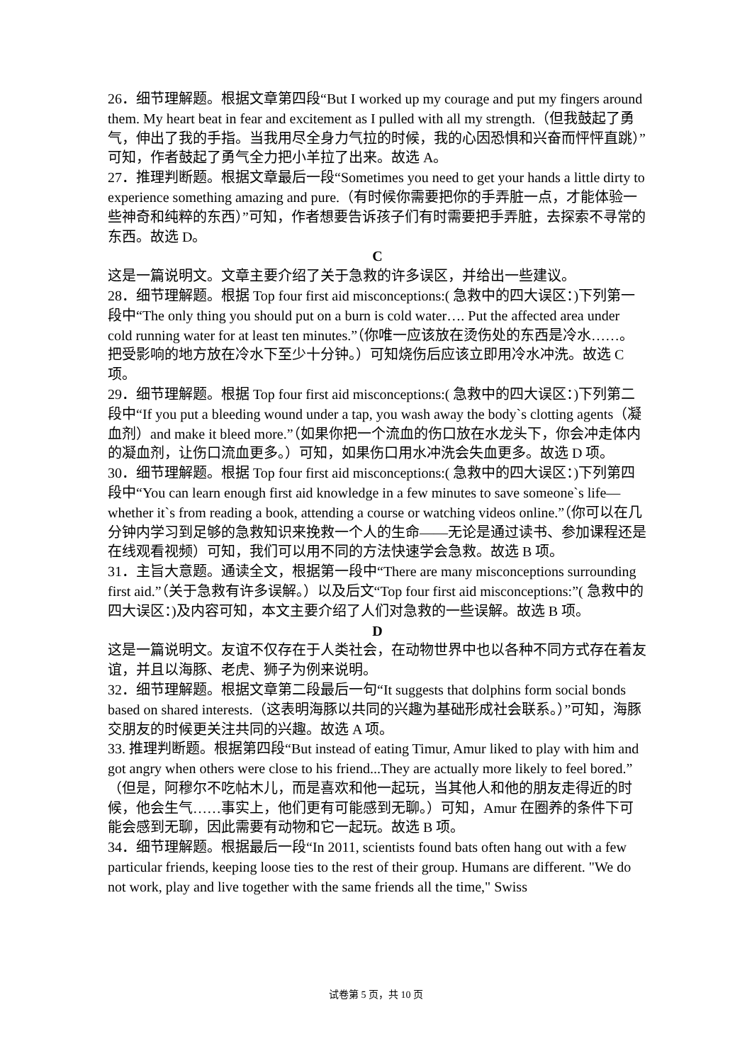26．细节理解题。根据文章第四段“But I worked up my courage and put my fingers around them. My heart beat in fear and excitement as I pulled with all my strength.（但我鼓起了勇气，伸出了我的手指。当我用尽全身力气拉的时候，我的心因恐惧和兴奋而怦怦直跳）”可知，作者鼓起了勇气全力把小羊拉了出来。故选 A。
27．推理判断题。根据文章最后一段“Sometimes you need to get your hands a little dirty to experience something amazing and pure.（有时候你需要把你的手弄脏一点，才能体验一些神奇和纯粹的东西）”可知，作者想要告诉孩子们有时需要把手弄脏，去探索不寻常的东西。故选 D。
C
这是一篇说明文。文章主要介绍了关于急救的许多误区，并给出一些建议。
28．细节理解题。根据 Top four first aid misconceptions:( 急救中的四大误区：)下列第一段中“The only thing you should put on a burn is cold water…. Put the affected area under cold running water for at least ten minutes.”（你唯一应该放在烫伤处的东西是冷水……。把受影响的地方放在冷水下至少十分钟。）可知烧伤后应该立即用冷水冲洗。故选 C 项。
29．细节理解题。根据 Top four first aid misconceptions:( 急救中的四大误区：)下列第二段中“If you put a bleeding wound under a tap, you wash away the body`s clotting agents（凝血剂）and make it bleed more.”（如果你把一个流血的伤口放在水龙头下，你会冲走体内的凝血剂，让伤口流血更多。）可知，如果伤口用水冲洗会失血更多。故选 D 项。
30．细节理解题。根据 Top four first aid misconceptions:( 急救中的四大误区：)下列第四段中“You can learn enough first aid knowledge in a few minutes to save someone`s life—whether it`s from reading a book, attending a course or watching videos online.”（你可以在几分钟内学习到足够的急救知识来挽救一个人的生命——无论是通过读书、参加课程还是在线观看视频）可知，我们可以用不同的方法快速学会急救。故选 B 项。
31．主旨大意题。通读全文，根据第一段中“There are many misconceptions surrounding first aid.”（关于急救有许多误解。）以及后文“Top four first aid misconceptions:”( 急救中的四大误区：)及内容可知，本文主要介绍了人们对急救的一些误解。故选 B 项。
D
这是一篇说明文。友谊不仅存在于人类社会，在动物世界中也以各种不同方式存在着友谊，并且以海豚、老虎、狮子为例来说明。
32．细节理解题。根据文章第二段最后一句“It suggests that dolphins form social bonds based on shared interests.（这表明海豚以共同的兴趣为基础形成社会联系。）”可知，海豚交朋友的时候更关注共同的兴趣。故选 A 项。
33. 推理判断题。根据第四段“But instead of eating Timur, Amur liked to play with him and got angry when others were close to his friend...They are actually more likely to feel bored.”（但是，阿穆尔不吃帖木儿，而是喜欢和他一起玩，当其他人和他的朋友走得近的时候，他会生气……事实上，他们更有可能感到无聊。）可知，Amur 在圈养的条件下可能会感到无聊，因此需要有动物和它一起玩。故选 B 项。
34．细节理解题。根据最后一段“In 2011, scientists found bats often hang out with a few particular friends, keeping loose ties to the rest of their group. Humans are different. "We do not work, play and live together with the same friends all the time," Swiss
试卷第 5 页，共 10 页